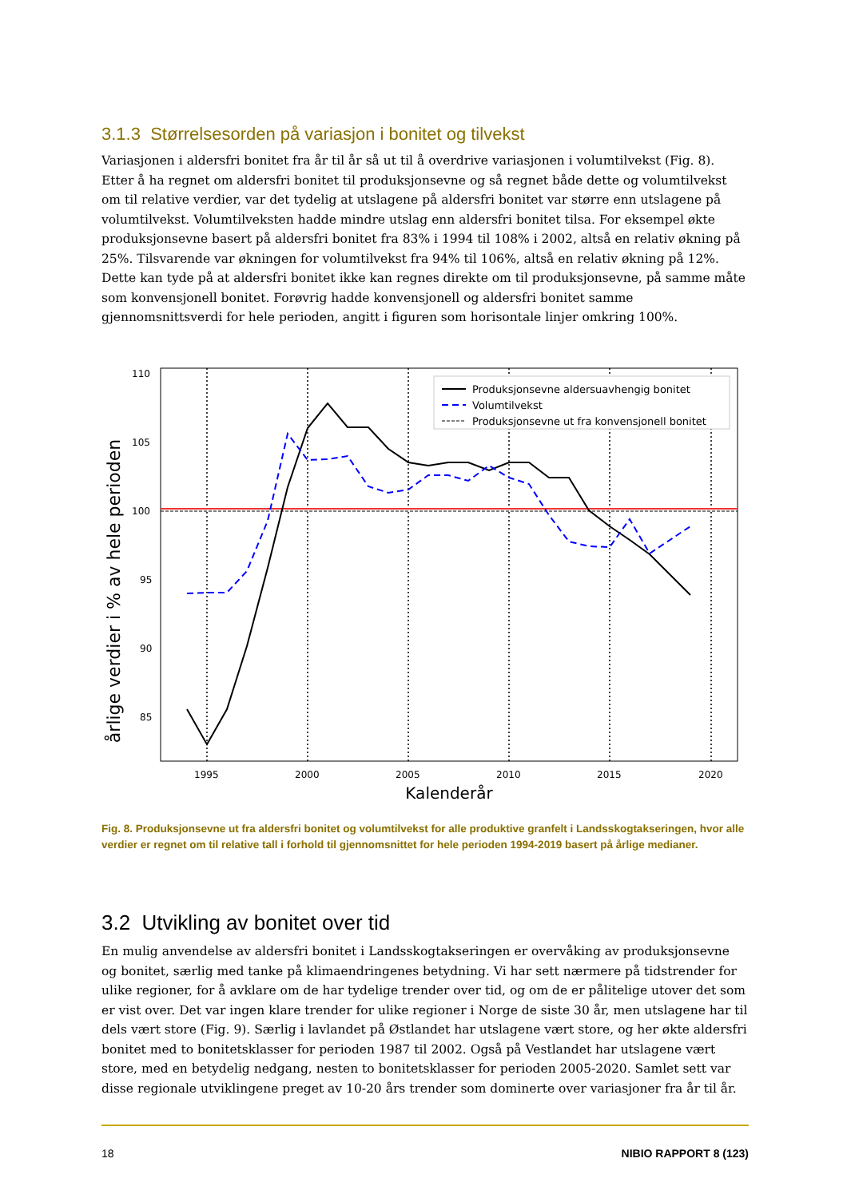3.1.3 Størrelsesorden på variasjon i bonitet og tilvekst
Variasjonen i aldersfri bonitet fra år til år så ut til å overdrive variasjonen i volumtilvekst (Fig. 8). Etter å ha regnet om aldersfri bonitet til produksjonsevne og så regnet både dette og volumtilvekst om til relative verdier, var det tydelig at utslagene på aldersfri bonitet var større enn utslagene på volumtilvekst. Volumtilveksten hadde mindre utslag enn aldersfri bonitet tilsa. For eksempel økte produksjonsevne basert på aldersfri bonitet fra 83% i 1994 til 108% i 2002, altså en relativ økning på 25%. Tilsvarende var økningen for volumtilvekst fra 94% til 106%, altså en relativ økning på 12%. Dette kan tyde på at aldersfri bonitet ikke kan regnes direkte om til produksjonsevne, på samme måte som konvensjonell bonitet. Forøvrig hadde konvensjonell og aldersfri bonitet samme gjennomsnittsverdi for hele perioden, angitt i figuren som horisontale linjer omkring 100%.
årlige verdier i % av hele perioden
110
105
100
95
90
85
1995
2000
2005
2010
2015
2020
Kalenderår
Produksjonsevne aldersuavhengig bonitet
Volumtilvekst
Produksjonsevne ut fra konvensjonell bonitet
Fig. 8. Produksjonsevne ut fra aldersfri bonitet og volumtilvekst for alle produktive granfelt i Landsskogtakseringen, hvor alle verdier er regnet om til relative tall i forhold til gjennomsnittet for hele perioden 1994-2019 basert på årlige medianer.
3.2 Utvikling av bonitet over tid
En mulig anvendelse av aldersfri bonitet i Landsskogtakseringen er overvåking av produksjonsevne og bonitet, særlig med tanke på klimaendringenes betydning. Vi har sett nærmere på tidstrender for ulike regioner, for å avklare om de har tydelige trender over tid, og om de er pålitelige utover det som er vist over. Det var ingen klare trender for ulike regioner i Norge de siste 30 år, men utslagene har til dels vært store (Fig. 9). Særlig i lavlandet på Østlandet har utslagene vært store, og her økte aldersfri bonitet med to bonitetsklasser for perioden 1987 til 2002. Også på Vestlandet har utslagene vært store, med en betydelig nedgang, nesten to bonitetsklasser for perioden 2005-2020. Samlet sett var disse regionale utviklingene preget av 10-20 års trender som dominerte over variasjoner fra år til år.
18 NIBIO RAPPORT 8 (123)